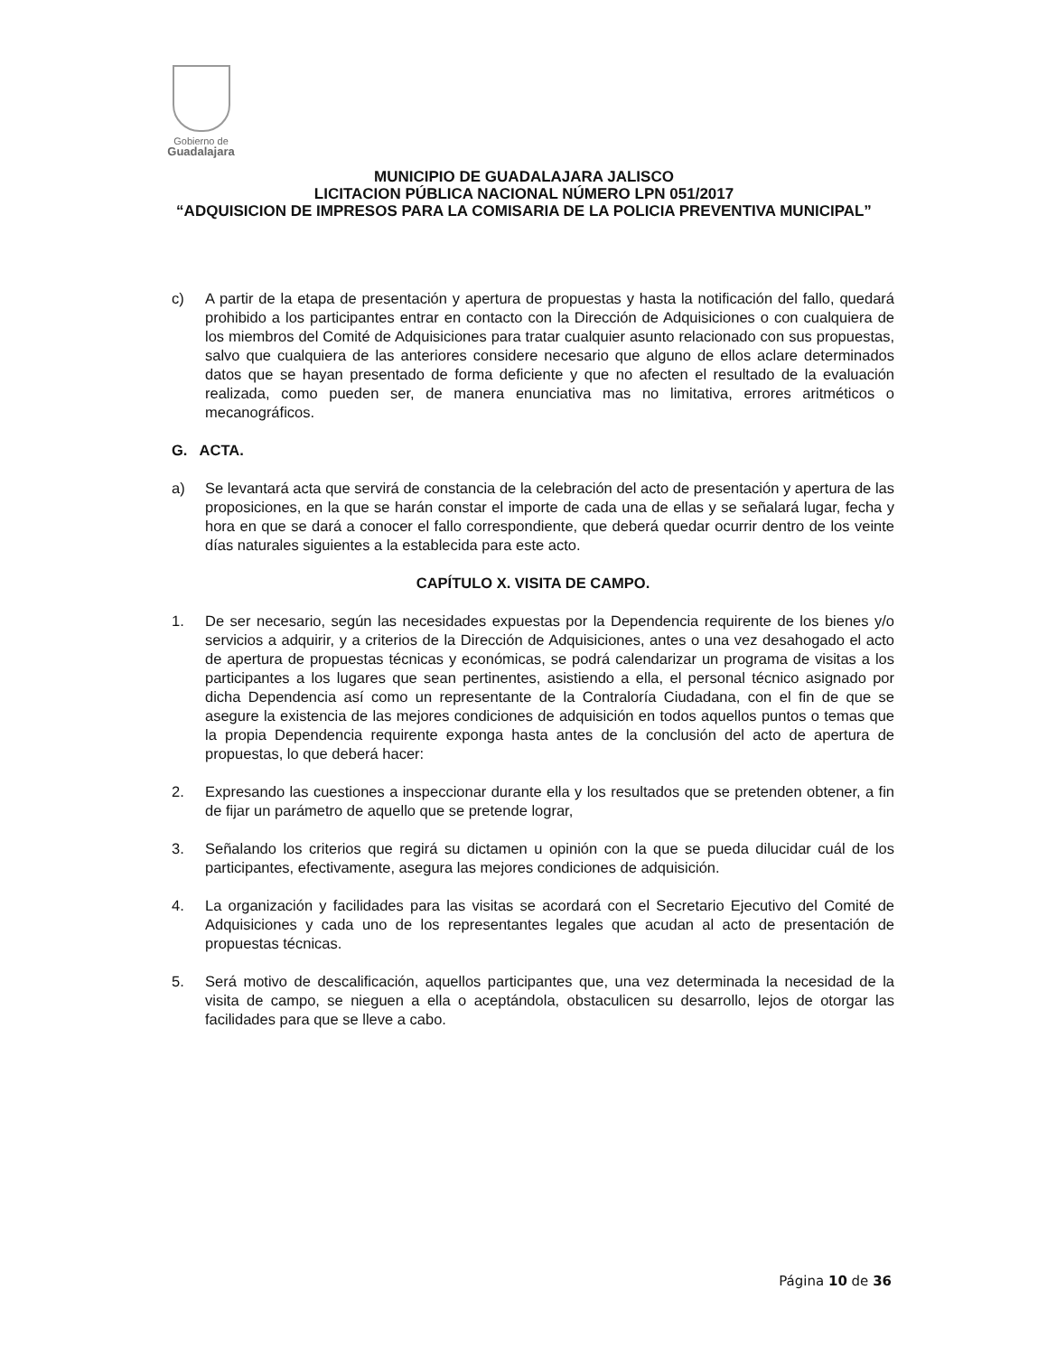Gobierno de
Guadalajara
MUNICIPIO DE GUADALAJARA JALISCO
LICITACION PÚBLICA NACIONAL NÚMERO LPN 051/2017
“ADQUISICION DE IMPRESOS PARA LA COMISARIA DE LA POLICIA PREVENTIVA MUNICIPAL”
c) A partir de la etapa de presentación y apertura de propuestas y hasta la notificación del fallo, quedará prohibido a los participantes entrar en contacto con la Dirección de Adquisiciones o con cualquiera de los miembros del Comité de Adquisiciones para tratar cualquier asunto relacionado con sus propuestas, salvo que cualquiera de las anteriores considere necesario que alguno de ellos aclare determinados datos que se hayan presentado de forma deficiente y que no afecten el resultado de la evaluación realizada, como pueden ser, de manera enunciativa mas no limitativa, errores aritméticos o mecanográficos.
G. ACTA.
a) Se levantará acta que servirá de constancia de la celebración del acto de presentación y apertura de las proposiciones, en la que se harán constar el importe de cada una de ellas y se señalará lugar, fecha y hora en que se dará a conocer el fallo correspondiente, que deberá quedar ocurrir dentro de los veinte días naturales siguientes a la establecida para este acto.
CAPÍTULO X. VISITA DE CAMPO.
1. De ser necesario, según las necesidades expuestas por la Dependencia requirente de los bienes y/o servicios a adquirir, y a criterios de la Dirección de Adquisiciones, antes o una vez desahogado el acto de apertura de propuestas técnicas y económicas, se podrá calendarizar un programa de visitas a los participantes a los lugares que sean pertinentes, asistiendo a ella, el personal técnico asignado por dicha Dependencia así como un representante de la Contraloría Ciudadana, con el fin de que se asegure la existencia de las mejores condiciones de adquisición en todos aquellos puntos o temas que la propia Dependencia requirente exponga hasta antes de la conclusión del acto de apertura de propuestas, lo que deberá hacer:
2. Expresando las cuestiones a inspeccionar durante ella y los resultados que se pretenden obtener, a fin de fijar un parámetro de aquello que se pretende lograr,
3. Señalando los criterios que regirá su dictamen u opinión con la que se pueda dilucidar cuál de los participantes, efectivamente, asegura las mejores condiciones de adquisición.
4. La organización y facilidades para las visitas se acordará con el Secretario Ejecutivo del Comité de Adquisiciones y cada uno de los representantes legales que acudan al acto de presentación de propuestas técnicas.
5. Será motivo de descalificación, aquellos participantes que, una vez determinada la necesidad de la visita de campo, se nieguen a ella o aceptándola, obstaculicen su desarrollo, lejos de otorgar las facilidades para que se lleve a cabo.
Página 10 de 36